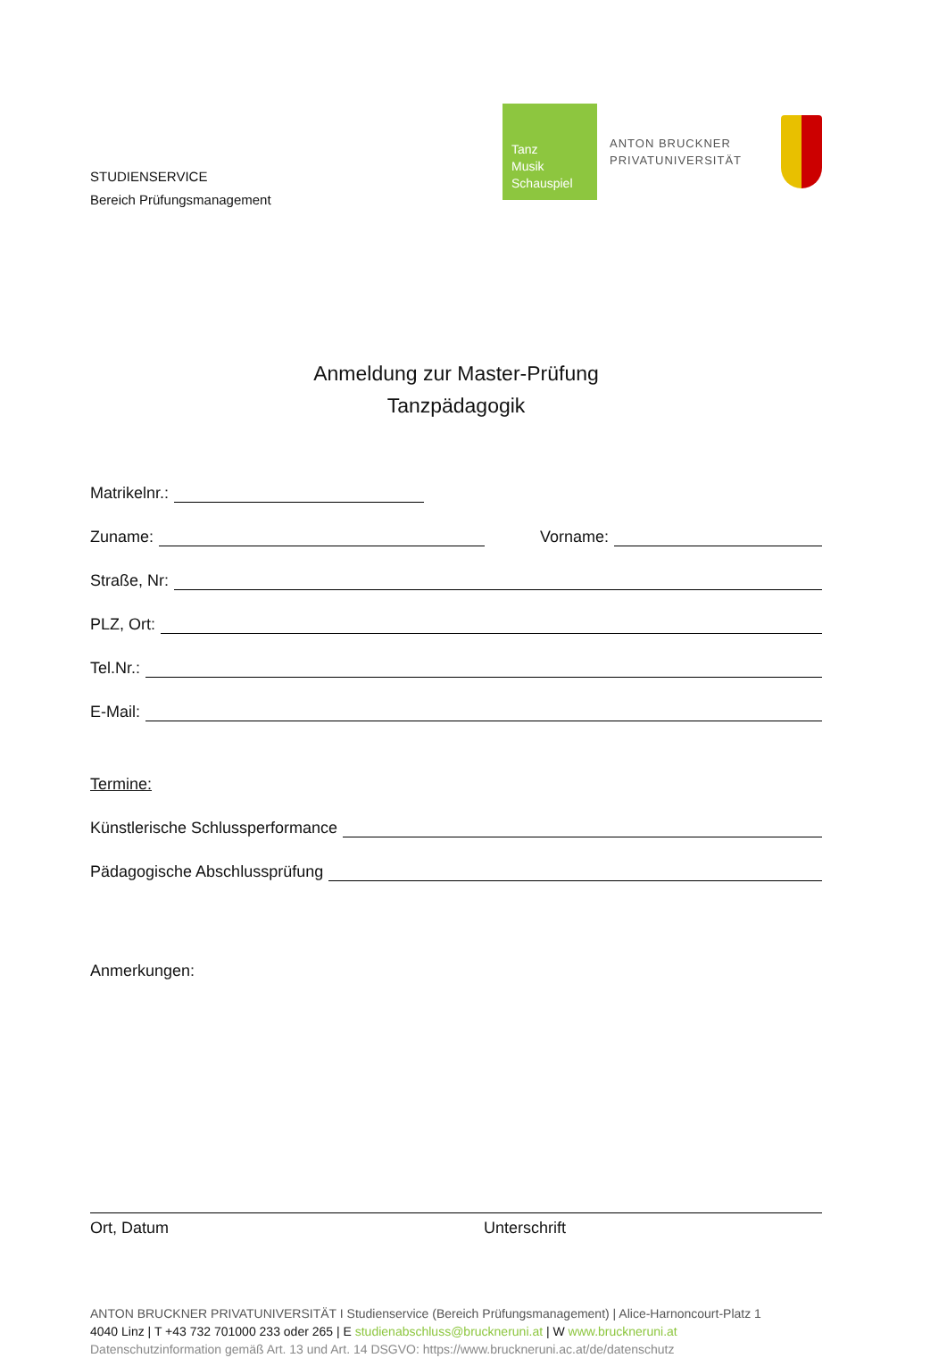STUDIENSERVICE
Bereich Prüfungsmanagement
Tanz
Musik
Schauspiel
ANTON BRUCKNER
PRIVATUNIVERSITÄT
Anmeldung zur Master-Prüfung
Tanzpädagogik
Matrikelnr.:
Zuname: Vorname:
Straße, Nr:
PLZ, Ort:
Tel.Nr.:
E-Mail:
Termine:
Künstlerische Schlussperformance
Pädagogische Abschlussprüfung
Anmerkungen:
Ort, Datum Unterschrift
ANTON BRUCKNER PRIVATUNIVERSITÄT I Studienservice (Bereich Prüfungsmanagement) | Alice-Harnoncourt-Platz 1
4040 Linz | T +43 732 701000 233 oder 265 | E studienabschluss@bruckneruni.at | W www.bruckneruni.at
Datenschutzinformation gemäß Art. 13 und Art. 14 DSGVO: https://www.bruckneruni.ac.at/de/datenschutz